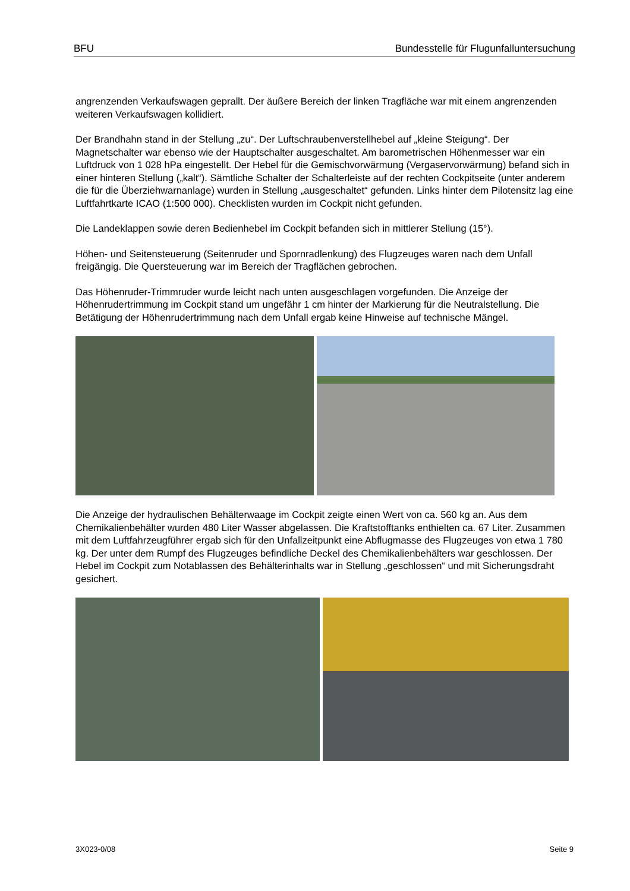BFU Bundesstelle für Flugunfalluntersuchung
angrenzenden Verkaufswagen geprallt. Der äußere Bereich der linken Tragfläche war mit einem angrenzenden weiteren Verkaufswagen kollidiert.
Der Brandhahn stand in der Stellung „zu“. Der Luftschraubenverstellhebel auf „kleine Steigung“. Der Magnetschalter war ebenso wie der Hauptschalter ausgeschaltet. Am barometrischen Höhenmesser war ein Luftdruck von 1 028 hPa eingestellt. Der Hebel für die Gemischvorwärmung (Vergaservorwärmung) befand sich in einer hinteren Stellung („kalt“). Sämtliche Schalter der Schalterleiste auf der rechten Cockpitseite (unter anderem die für die Überziehwarnanlage) wurden in Stellung „ausgeschaltet“ gefunden. Links hinter dem Pilotensitz lag eine Luftfahrtkarte ICAO (1:500 000). Checklisten wurden im Cockpit nicht gefunden.
Die Landeklappen sowie deren Bedienhebel im Cockpit befanden sich in mittlerer Stellung (15°).
Höhen- und Seitensteuerung (Seitenruder und Spornradlenkung) des Flugzeuges waren nach dem Unfall freigängig. Die Quersteuerung war im Bereich der Tragflächen gebrochen.
Das Höhenruder-Trimmruder wurde leicht nach unten ausgeschlagen vorgefunden. Die Anzeige der Höhenrudertrimmung im Cockpit stand um ungefähr 1 cm hinter der Markierung für die Neutralstellung. Die Betätigung der Höhenrudertrimmung nach dem Unfall ergab keine Hinweise auf technische Mängel.
Die Anzeige der hydraulischen Behälterwaage im Cockpit zeigte einen Wert von ca. 560 kg an. Aus dem Chemikalienbehälter wurden 480 Liter Wasser abgelassen. Die Kraftstofftanks enthielten ca. 67 Liter. Zusammen mit dem Luftfahrzeugführer ergab sich für den Unfallzeitpunkt eine Abflugmasse des Flugzeuges von etwa 1 780 kg. Der unter dem Rumpf des Flugzeuges befindliche Deckel des Chemika­lienbehälters war geschlossen. Der Hebel im Cockpit zum Notablassen des Behälterinhalts war in Stellung „geschlossen“ und mit Sicherungsdraht gesichert.
3X023-0/08 Seite 9